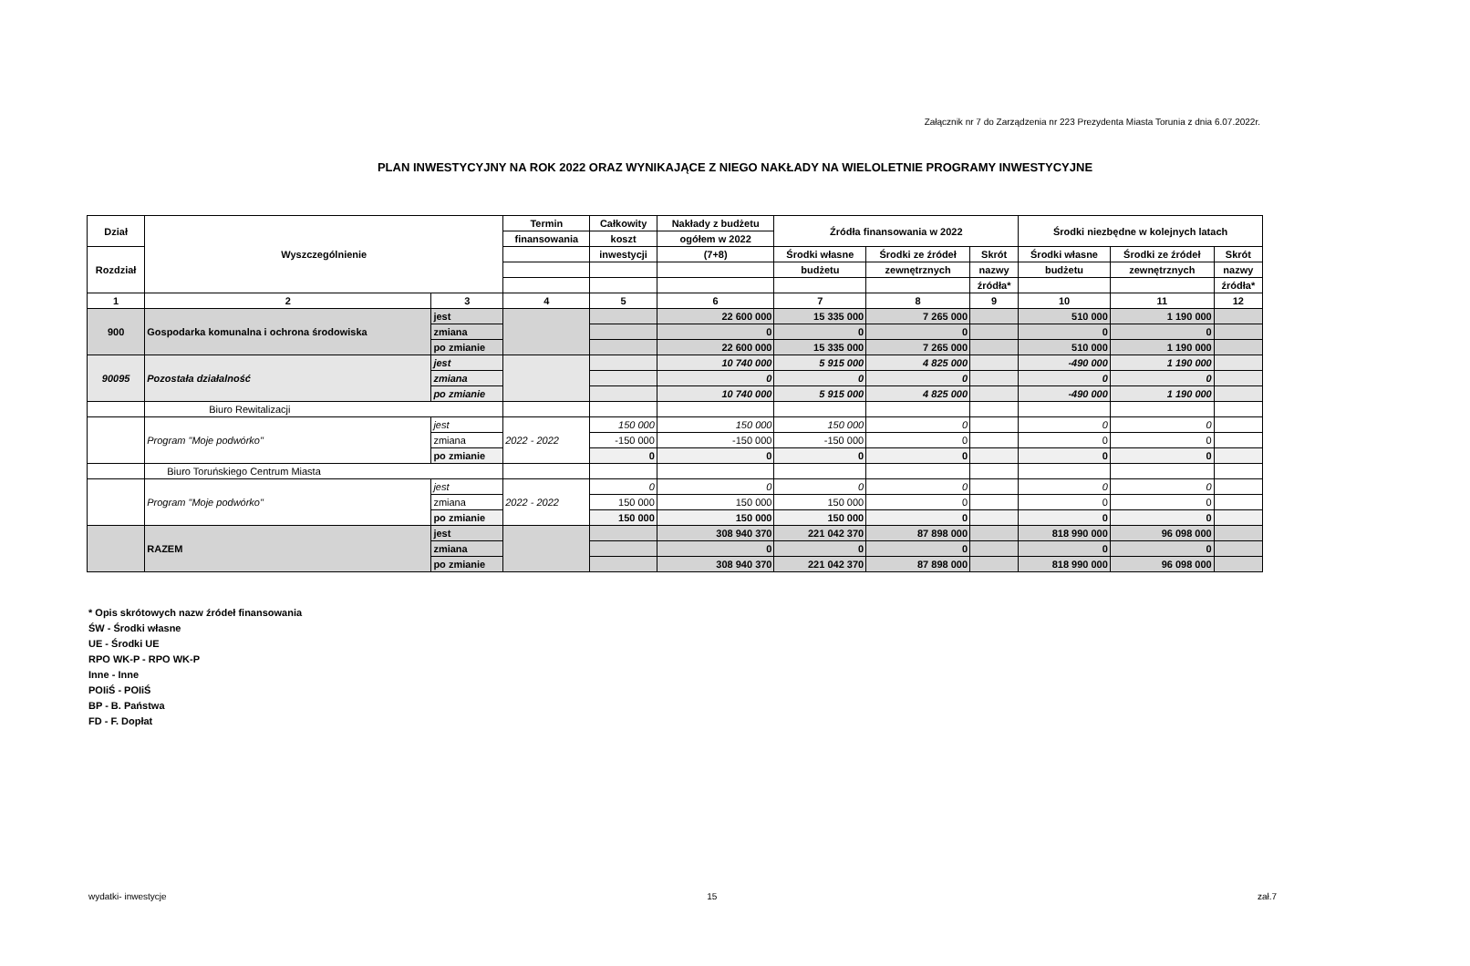Załącznik nr 7 do Zarządzenia nr 223 Prezydenta Miasta Torunia z dnia 6.07.2022r.
PLAN INWESTYCYJNY NA ROK 2022 ORAZ WYNIKAJĄCE Z NIEGO NAKŁADY NA WIELOLETNIE PROGRAMY INWESTYCYJNE
| Dział | Wyszczególnienie | | Termin | Całkowity | Nakłady z budżetu | Źródła finansowania w 2022 | | | Środki niezbędne w kolejnych latach | | |
| --- | --- | --- | --- | --- | --- | --- | --- | --- | --- | --- | --- |
| | | | finansowania | koszt | ogółem w 2022 | | | | | | |
| Rozdział | | | | inwestycji | (7+8) | Środki własne | Środki ze źródeł | Skrót | Środki własne | Środki ze źródeł | Skrót |
| | | | | | | budżetu | zewnętrznych | nazwy | budżetu | zewnętrznych | nazwy |
| | | | | | | | | źródła* | | | źródła* |
| 1 | 2 | 3 | 4 | 5 | 6 | 7 | 8 | 9 | 10 | 11 | 12 |
| 900 | Gospodarka komunalna i ochrona środowiska | jest | | | 22 600 000 | 15 335 000 | 7 265 000 | | 510 000 | 1 190 000 | |
| | | zmiana | | | 0 | 0 | 0 | | 0 | 0 | |
| | | po zmianie | | | 22 600 000 | 15 335 000 | 7 265 000 | | 510 000 | 1 190 000 | |
| 90095 | Pozostała działalność | jest | | | 10 740 000 | 5 915 000 | 4 825 000 | | -490 000 | 1 190 000 | |
| | | zmiana | | | 0 | 0 | 0 | | 0 | 0 | |
| | | po zmianie | | | 10 740 000 | 5 915 000 | 4 825 000 | | -490 000 | 1 190 000 | |
| | Biuro Rewitalizacji | | | | | | | | | | |
| | Program "Moje podwórko" | jest | 2022 - 2022 | 150 000 | 150 000 | 150 000 | 0 | | 0 | 0 | |
| | | zmiana | | -150 000 | -150 000 | -150 000 | 0 | | 0 | 0 | |
| | | po zmianie | | 0 | 0 | 0 | 0 | | 0 | 0 | |
| | Biuro Toruńskiego Centrum Miasta | | | | | | | | | | |
| | Program "Moje podwórko" | jest | 2022 - 2022 | 0 | 0 | 0 | 0 | | 0 | 0 | |
| | | zmiana | | 150 000 | 150 000 | 150 000 | 0 | | 0 | 0 | |
| | | po zmianie | | 150 000 | 150 000 | 150 000 | 0 | | 0 | 0 | |
| | RAZEM | jest | | | 308 940 370 | 221 042 370 | 87 898 000 | | 818 990 000 | 96 098 000 | |
| | | zmiana | | | 0 | 0 | 0 | | 0 | 0 | |
| | | po zmianie | | | 308 940 370 | 221 042 370 | 87 898 000 | | 818 990 000 | 96 098 000 | |
* Opis skrótowych nazw źródeł finansowania
ŚW - Środki własne
UE - Środki UE
RPO WK-P - RPO WK-P
Inne - Inne
POIiŚ - POIiŚ
BP - B. Państwa
FD - F. Dopłat
wydatki- inwestycje 15 zał.7